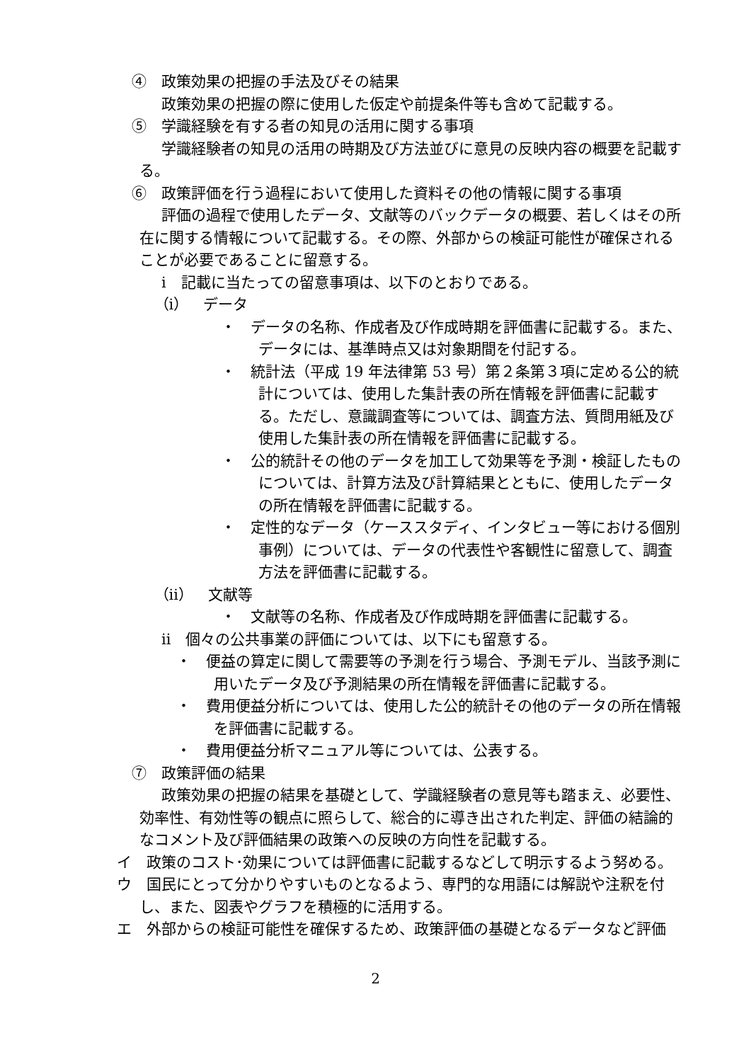④　政策効果の把握の手法及びその結果
政策効果の把握の際に使用した仮定や前提条件等も含めて記載する。
⑤　学識経験を有する者の知見の活用に関する事項
学識経験者の知見の活用の時期及び方法並びに意見の反映内容の概要を記載する。
⑥　政策評価を行う過程において使用した資料その他の情報に関する事項
評価の過程で使用したデータ、文献等のバックデータの概要、若しくはその所在に関する情報について記載する。その際、外部からの検証可能性が確保されることが必要であることに留意する。
ⅰ　記載に当たっての留意事項は、以下のとおりである。
（ⅰ）　データ
・　データの名称、作成者及び作成時期を評価書に記載する。また、データには、基準時点又は対象期間を付記する。
・　統計法（平成 19 年法律第 53 号）第２条第３項に定める公的統計については、使用した集計表の所在情報を評価書に記載する。ただし、意識調査等については、調査方法、質問用紙及び使用した集計表の所在情報を評価書に記載する。
・　公的統計その他のデータを加工して効果等を予測・検証したものについては、計算方法及び計算結果とともに、使用したデータの所在情報を評価書に記載する。
・　定性的なデータ（ケーススタディ、インタビュー等における個別事例）については、データの代表性や客観性に留意して、調査方法を評価書に記載する。
（ⅱ）　文献等
・　文献等の名称、作成者及び作成時期を評価書に記載する。
ⅱ　個々の公共事業の評価については、以下にも留意する。
・　便益の算定に関して需要等の予測を行う場合、予測モデル、当該予測に用いたデータ及び予測結果の所在情報を評価書に記載する。
・　費用便益分析については、使用した公的統計その他のデータの所在情報を評価書に記載する。
・　費用便益分析マニュアル等については、公表する。
⑦　政策評価の結果
政策効果の把握の結果を基礎として、学識経験者の意見等も踏まえ、必要性、効率性、有効性等の観点に照らして、総合的に導き出された判定、評価の結論的なコメント及び評価結果の政策への反映の方向性を記載する。
イ　政策のコスト･効果については評価書に記載するなどして明示するよう努める。
ウ　国民にとって分かりやすいものとなるよう、専門的な用語には解説や注釈を付し、また、図表やグラフを積極的に活用する。
エ　外部からの検証可能性を確保するため、政策評価の基礎となるデータなど評価
2